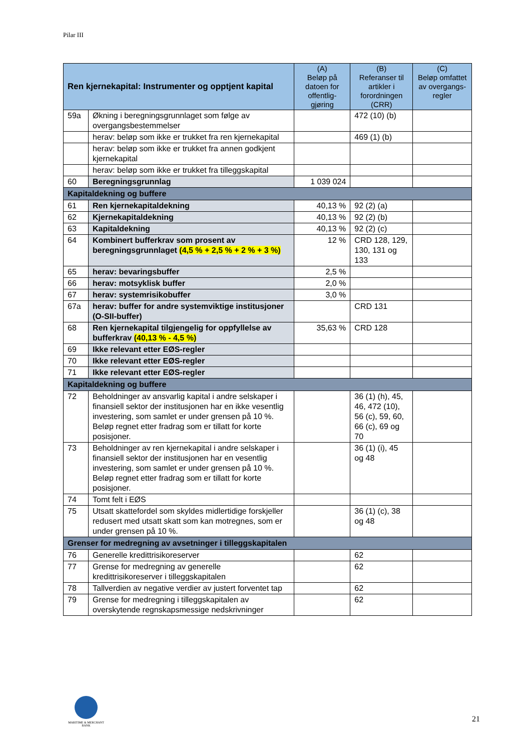Pilar III
| Ren kjernekapital: Instrumenter og opptjent kapital | | (A) Beløp på datoen for offentlig-gjøring | (B) Referanser til artikler i forordningen (CRR) | (C) Beløp omfattet av overgangs-regler |
| --- | --- | --- | --- | --- |
| 59a | Økning i beregningsgrunnlaget som følge av overgangsbestemmelser | | 472 (10) (b) | |
| | herav: beløp som ikke er trukket fra ren kjernekapital | | 469 (1) (b) | |
| | herav: beløp som ikke er trukket fra annen godkjent kjernekapital | | | |
| | herav: beløp som ikke er trukket fra tilleggskapital | | | |
| 60 | Beregningsgrunnlag | 1 039 024 | | |
| Kapitaldekning og buffere | | | | |
| 61 | Ren kjernekapitaldekning | 40,13 % | 92 (2) (a) | |
| 62 | Kjernekapitaldekning | 40,13 % | 92 (2) (b) | |
| 63 | Kapitaldekning | 40,13 % | 92 (2) (c) | |
| 64 | Kombinert bufferkrav som prosent av beregningsgrunnlaget (4,5 % + 2,5 % + 2 % + 3 %) | 12 % | CRD 128, 129, 130, 131 og 133 | |
| 65 | herav: bevaringsbuffer | 2,5 % | | |
| 66 | herav: motsyklisk buffer | 2,0 % | | |
| 67 | herav: systemrisikobuffer | 3,0 % | | |
| 67a | herav: buffer for andre systemviktige institusjoner (O-SII-buffer) | | CRD 131 | |
| 68 | Ren kjernekapital tilgjengelig for oppfyllelse av bufferkrav (40,13 % - 4,5 %) | 35,63 % | CRD 128 | |
| 69 | Ikke relevant etter EØS-regler | | | |
| 70 | Ikke relevant etter EØS-regler | | | |
| 71 | Ikke relevant etter EØS-regler | | | |
| Kapitaldekning og buffere | | | | |
| 72 | Beholdninger av ansvarlig kapital i andre selskaper i finansiell sektor der institusjonen har en ikke vesentlig investering, som samlet er under grensen på 10 %. Beløp regnet etter fradrag som er tillatt for korte posisjoner. | | 36 (1) (h), 45, 46, 472 (10), 56 (c), 59, 60, 66 (c), 69 og 70 | |
| 73 | Beholdninger av ren kjernekapital i andre selskaper i finansiell sektor der institusjonen har en vesentlig investering, som samlet er under grensen på 10 %. Beløp regnet etter fradrag som er tillatt for korte posisjoner. | | 36 (1) (i), 45 og 48 | |
| 74 | Tomt felt i EØS | | | |
| 75 | Utsatt skattefordel som skyldes midlertidige forskjeller redusert med utsatt skatt som kan motregnes, som er under grensen på 10 %. | | 36 (1) (c), 38 og 48 | |
| Grenser for medregning av avsetninger i tilleggskapitalen | | | | |
| 76 | Generelle kredittrisikoreserver | | 62 | |
| 77 | Grense for medregning av generelle kredittrisikoreserver i tilleggskapitalen | | 62 | |
| 78 | Tallverdien av negative verdier av justert forventet tap | | 62 | |
| 79 | Grense for medregning i tilleggskapitalen av overskytende regnskapsmessige nedskrivninger | | 62 | |
MARITIME & MERCHANT
BANK
21